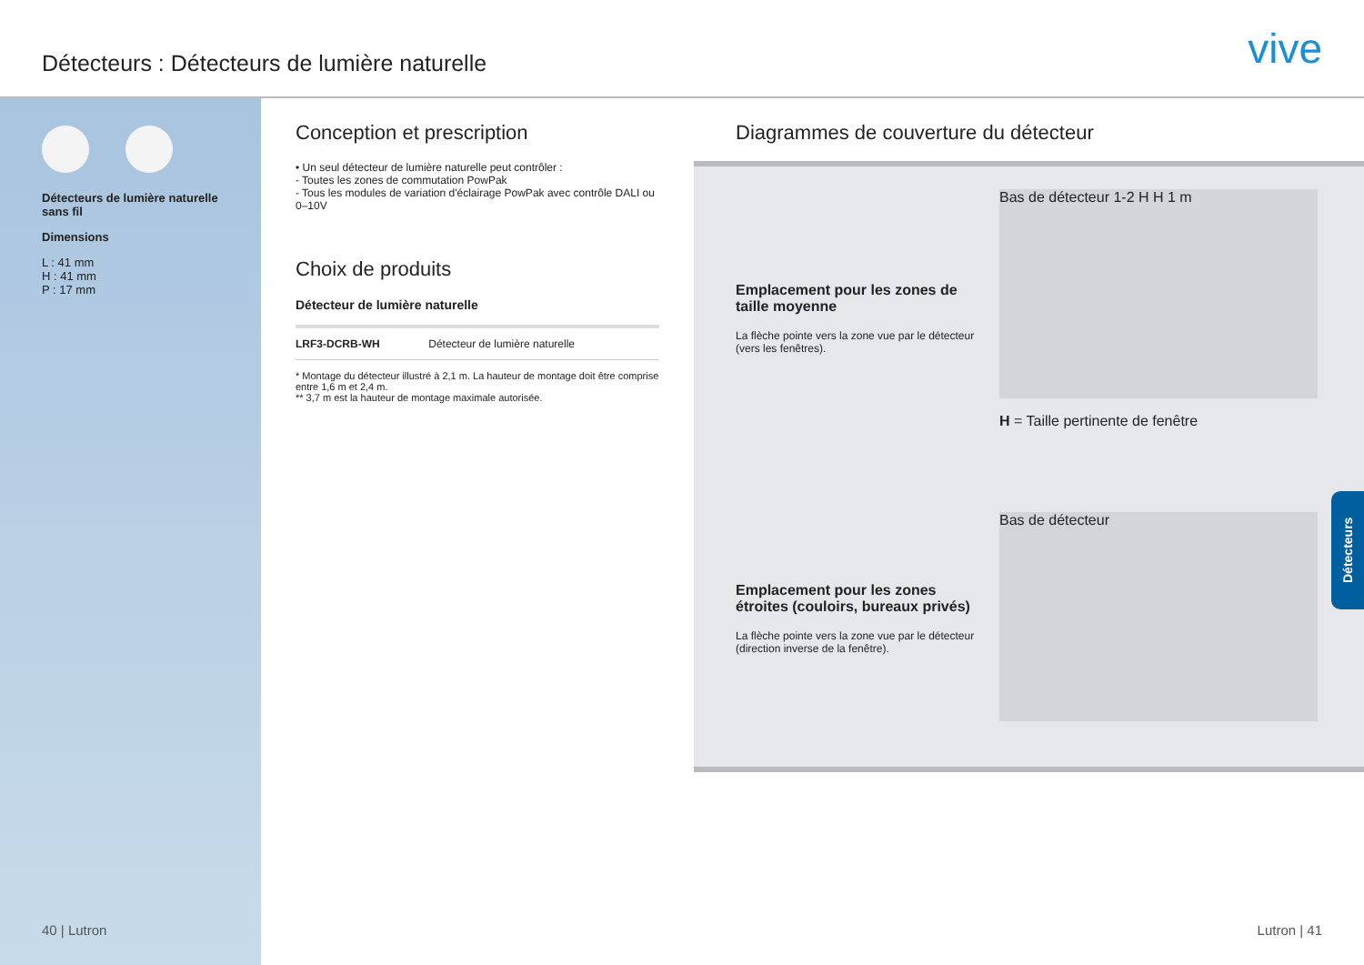Détecteurs : Détecteurs de lumière naturelle
vive
Détecteurs de lumière naturelle sans fil
Dimensions
L : 41 mm
H : 41 mm
P : 17 mm
40 | Lutron
Conception et prescription
• Un seul détecteur de lumière naturelle peut contrôler :
- Toutes les zones de commutation PowPak
- Tous les modules de variation d'éclairage PowPak avec contrôle DALI ou 0–10V
Choix de produits
Détecteur de lumière naturelle
| LRF3-DCRB-WH | Détecteur de lumière naturelle |
* Montage du détecteur illustré à 2,1 m. La hauteur de montage doit être comprise entre 1,6 m et 2,4 m.
** 3,7 m est la hauteur de montage maximale autorisée.
Diagrammes de couverture du détecteur
Emplacement pour les zones de taille moyenne
La flèche pointe vers la zone vue par le détecteur (vers les fenêtres).
Bas de détecteur 1-2 H H 1 m
H = Taille pertinente de fenêtre
Emplacement pour les zones étroites (couloirs, bureaux privés)
La flèche pointe vers la zone vue par le détecteur (direction inverse de la fenêtre).
Bas de détecteur
Lutron | 41
Détecteurs